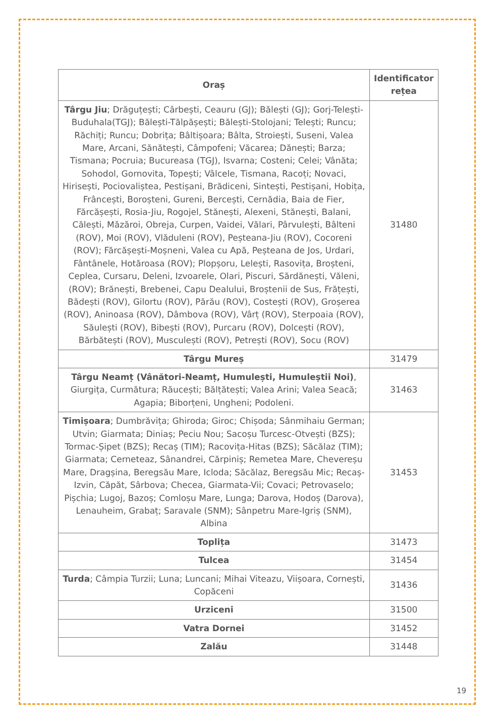| Oraș | Identificator rețea |
| --- | --- |
| Târgu Jiu ; Drăguțești; Cârbești, Ceauru (GJ); Bălești (GJ); Gorj-Telești-Buduhala(TGJ); Bălești-Tălpășești; Bălești-Stolojani; Telești; Runcu; Răchiți; Runcu; Dobrița; Bâltișoara; Bâlta, Stroiești, Suseni, Valea Mare, Arcani, Sănătești, Câmpofeni; Văcarea; Dănești; Barza; Tismana; Pocruia; Bucureasa (TGJ), Isvarna; Costeni; Celei; Vânăta; Sohodol, Gornovita, Topești; Vâlcele, Tismana, Racoți; Novaci, Hirisești, Pociovaliștea, Pestișani, Brădiceni, Sintești, Pestișani, Hobița, Frâncești, Boroșteni, Gureni, Bercești, Cernădia, Baia de Fier, Fărcășești, Rosia-Jiu, Rogojel, Stănești, Alexeni, Stănești, Balani, Călești, Măzăroi, Obreja, Curpen, Vaidei, Vălari, Pârvulești, Bâlteni (ROV), Moi (ROV), Vlăduleni (ROV), Peșteana-Jiu (ROV), Cocoreni (ROV); Fărcășești-Moșneni, Valea cu Apă, Peșteana de Jos, Urdari, Fântânele, Hotăroasa (ROV); Plopșoru, Lelești, Rasovița, Broșteni, Ceplea, Cursaru, Deleni, Izvoarele, Olari, Piscuri, Sărdănești, Văleni, (ROV); Brănești, Brebenei, Capu Dealului, Broștenii de Sus, Frățești, Bădești (ROV), Gilortu (ROV), Părău (ROV), Costești (ROV), Groșerea (ROV), Aninoasa (ROV), Dâmbova (ROV), Vârț (ROV), Sterpoaia (ROV), Săulești (ROV), Bibești (ROV), Purcaru (ROV), Dolcești (ROV), Bărbătești (ROV), Musculești (ROV), Petrești (ROV), Socu (ROV) | 31480 |
| Târgu Mureș | 31479 |
| Târgu Neamț (Vânători-Neamț, Humulești, Humuleștii Noi) , Giurgița, Curmătura; Răucești; Bălțătești; Valea Arini; Valea Seacă; Agapia; Biborțeni, Ungheni; Podoleni. | 31463 |
| Timișoara ; Dumbrăvița; Ghiroda; Giroc; Chișoda; Sânmihaiu German; Utvin; Giarmata; Diniaș; Peciu Nou; Sacoșu Turcesc-Otvești (BZS); Tormac-Șipet (BZS); Recaș (TIM); Racovița-Hitas (BZS); Săcălaz (TIM); Giarmata; Cerneteaz, Sânandrei, Cărpiniș; Remetea Mare, Chevereșu Mare, Dragșina, Beregsău Mare, Icloda; Săcălaz, Beregsău Mic; Recaș-Izvin, Căpăt, Sârbova; Checea, Giarmata-Vii; Covaci; Petrovaselo; Pișchia; Lugoj, Bazoș; Comloșu Mare, Lunga; Darova, Hodoș (Darova), Lenauheim, Grabaț; Saravale (SNM); Sânpetru Mare-Igriș (SNM), Albina | 31453 |
| Toplița | 31473 |
| Tulcea | 31454 |
| Turda ; Câmpia Turzii; Luna; Luncani; Mihai Viteazu, Viișoara, Cornești, Copăceni | 31436 |
| Urziceni | 31500 |
| Vatra Dornei | 31452 |
| Zalău | 31448 |
19